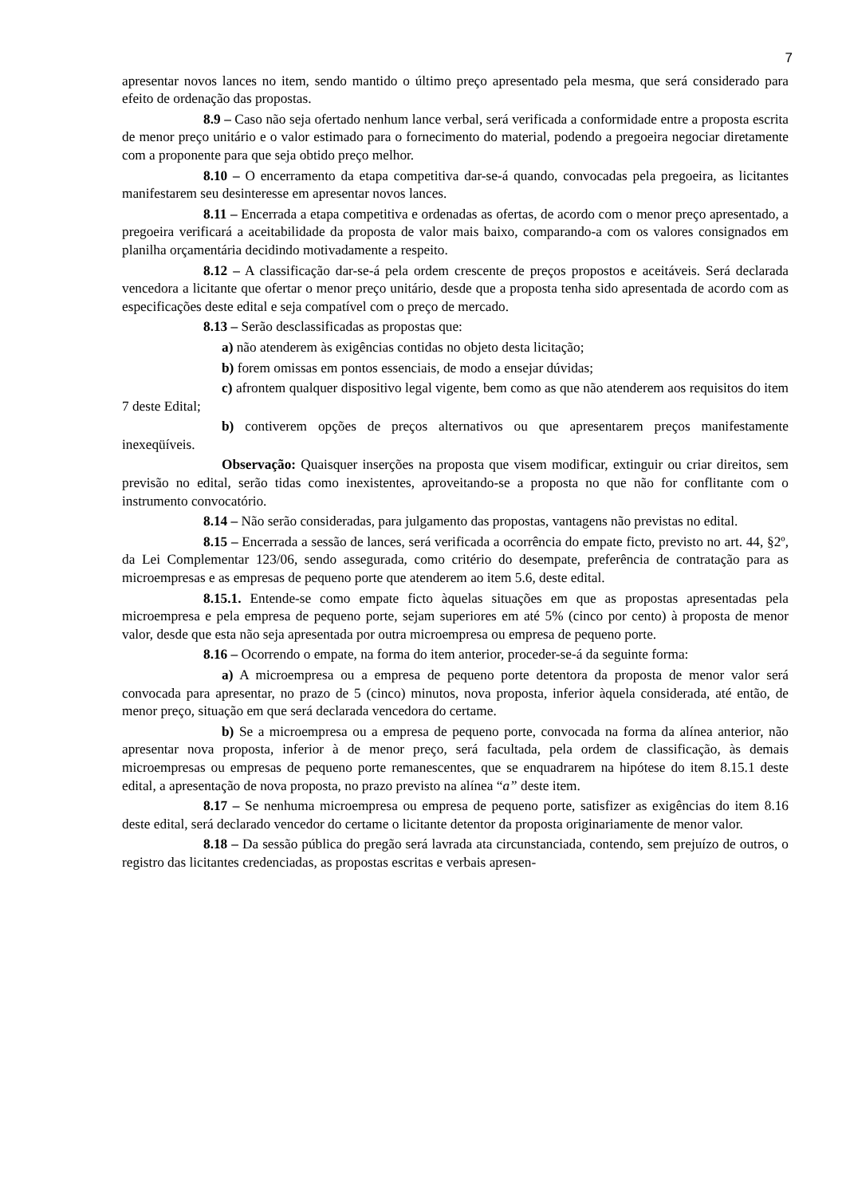7
apresentar novos lances no item, sendo mantido o último preço apresentado pela mesma, que será considerado para efeito de ordenação das propostas.
8.9 – Caso não seja ofertado nenhum lance verbal, será verificada a conformidade entre a proposta escrita de menor preço unitário e o valor estimado para o fornecimento do material, podendo a pregoeira negociar diretamente com a proponente para que seja obtido preço melhor.
8.10 – O encerramento da etapa competitiva dar-se-á quando, convocadas pela pregoeira, as licitantes manifestarem seu desinteresse em apresentar novos lances.
8.11 – Encerrada a etapa competitiva e ordenadas as ofertas, de acordo com o menor preço apresentado, a pregoeira verificará a aceitabilidade da proposta de valor mais baixo, comparando-a com os valores consignados em planilha orçamentária decidindo motivadamente a respeito.
8.12 – A classificação dar-se-á pela ordem crescente de preços propostos e aceitáveis. Será declarada vencedora a licitante que ofertar o menor preço unitário, desde que a proposta tenha sido apresentada de acordo com as especificações deste edital e seja compatível com o preço de mercado.
8.13 – Serão desclassificadas as propostas que:
a) não atenderem às exigências contidas no objeto desta licitação;
b) forem omissas em pontos essenciais, de modo a ensejar dúvidas;
c) afrontem qualquer dispositivo legal vigente, bem como as que não atenderem aos requisitos do item 7 deste Edital;
b) contiverem opções de preços alternativos ou que apresentarem preços manifestamente inexeqüíveis.
Observação: Quaisquer inserções na proposta que visem modificar, extinguir ou criar direitos, sem previsão no edital, serão tidas como inexistentes, aproveitando-se a proposta no que não for conflitante com o instrumento convocatório.
8.14 – Não serão consideradas, para julgamento das propostas, vantagens não previstas no edital.
8.15 – Encerrada a sessão de lances, será verificada a ocorrência do empate ficto, previsto no art. 44, §2º, da Lei Complementar 123/06, sendo assegurada, como critério do desempate, preferência de contratação para as microempresas e as empresas de pequeno porte que atenderem ao item 5.6, deste edital.
8.15.1. Entende-se como empate ficto àquelas situações em que as propostas apresentadas pela microempresa e pela empresa de pequeno porte, sejam superiores em até 5% (cinco por cento) à proposta de menor valor, desde que esta não seja apresentada por outra microempresa ou empresa de pequeno porte.
8.16 – Ocorrendo o empate, na forma do item anterior, proceder-se-á da seguinte forma:
a) A microempresa ou a empresa de pequeno porte detentora da proposta de menor valor será convocada para apresentar, no prazo de 5 (cinco) minutos, nova proposta, inferior àquela considerada, até então, de menor preço, situação em que será declarada vencedora do certame.
b) Se a microempresa ou a empresa de pequeno porte, convocada na forma da alínea anterior, não apresentar nova proposta, inferior à de menor preço, será facultada, pela ordem de classificação, às demais microempresas ou empresas de pequeno porte remanescentes, que se enquadrarem na hipótese do item 8.15.1 deste edital, a apresentação de nova proposta, no prazo previsto na alínea “a” deste item.
8.17 – Se nenhuma microempresa ou empresa de pequeno porte, satisfizer as exigências do item 8.16 deste edital, será declarado vencedor do certame o licitante detentor da proposta originariamente de menor valor.
8.18 – Da sessão pública do pregão será lavrada ata circunstanciada, contendo, sem prejuízo de outros, o registro das licitantes credenciadas, as propostas escritas e verbais apresen-